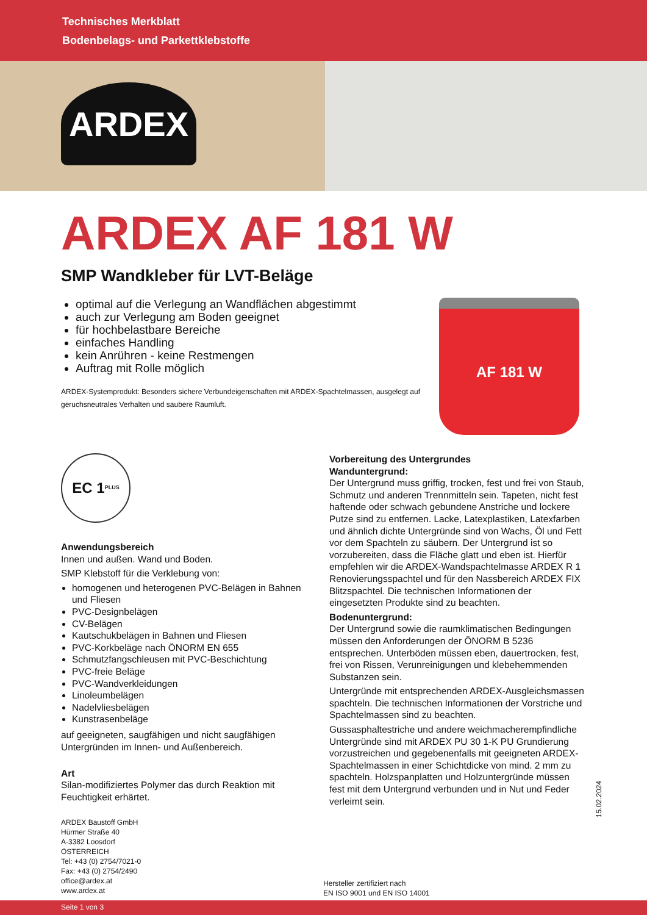Technisches Merkblatt
Bodenbelags- und Parkettklebstoffe
ARDEX
ARDEX AF 181 W
SMP Wandkleber für LVT-Beläge
optimal auf die Verlegung an Wandflächen abgestimmt
auch zur Verlegung am Boden geeignet
für hochbelastbare Bereiche
einfaches Handling
kein Anrühren - keine Restmengen
Auftrag mit Rolle möglich
ARDEX-Systemprodukt: Besonders sichere Verbundeigenschaften mit ARDEX-Spachtelmassen, ausgelegt auf geruchsneutrales Verhalten und saubere Raumluft.
AF 181 W
EC 1<sup>PLUS</sup>
Anwendungsbereich
Innen und außen. Wand und Boden.
SMP Klebstoff für die Verklebung von:
homogenen und heterogenen PVC-Belägen in Bahnen und Fliesen
PVC-Designbelägen
CV-Belägen
Kautschukbelägen in Bahnen und Fliesen
PVC-Korkbeläge nach ÖNORM EN 655
Schmutzfangschleusen mit PVC-Beschichtung
PVC-freie Beläge
PVC-Wandverkleidungen
Linoleumbelägen
Nadelvliesbelägen
Kunstrasenbeläge
auf geeigneten, saugfähigen und nicht saugfähigen Untergründen im Innen- und Außenbereich.
Art
Silan-modifiziertes Polymer das durch Reaktion mit Feuchtigkeit erhärtet.
Vorbereitung des Untergrundes
Wanduntergrund:
Der Untergrund muss griffig, trocken, fest und frei von Staub, Schmutz und anderen Trennmitteln sein. Tapeten, nicht fest haftende oder schwach gebundene Anstriche und lockere Putze sind zu entfernen. Lacke, Latexplastiken, Latexfarben und ähnlich dichte Untergründe sind von Wachs, Öl und Fett vor dem Spachteln zu säubern. Der Untergrund ist so vorzubereiten, dass die Fläche glatt und eben ist. Hierfür empfehlen wir die ARDEX-Wandspachtelmasse ARDEX R 1 Renovierungsspachtel und für den Nassbereich ARDEX FIX Blitzspachtel. Die technischen Informationen der eingesetzten Produkte sind zu beachten.
Bodenuntergrund:
Der Untergrund sowie die raumklimatischen Bedingungen müssen den Anforderungen der ÖNORM B 5236 entsprechen. Unterböden müssen eben, dauertrocken, fest, frei von Rissen, Verunreinigungen und klebehemmenden Substanzen sein.
Untergründe mit entsprechenden ARDEX-Ausgleichsmassen spachteln. Die technischen Informationen der Vorstriche und Spachtelmassen sind zu beachten.
Gussasphaltestriche und andere weichmacherempfindliche Untergründe sind mit ARDEX PU 30 1-K PU Grundierung vorzustreichen und gegebenenfalls mit geeigneten ARDEX-Spachtelmassen in einer Schichtdicke von mind. 2 mm zu spachteln. Holzspanplatten und Holzuntergründe müssen fest mit dem Untergrund verbunden und in Nut und Feder verleimt sein.
15.02.2024
ARDEX Baustoff GmbH
Hürmer Straße 40
A-3382 Loosdorf
ÖSTERREICH
Tel: +43 (0) 2754/7021-0
Fax: +43 (0) 2754/2490
office@ardex.at
www.ardex.at
Hersteller zertifiziert nach
EN ISO 9001 und EN ISO 14001
Seite 1 von 3